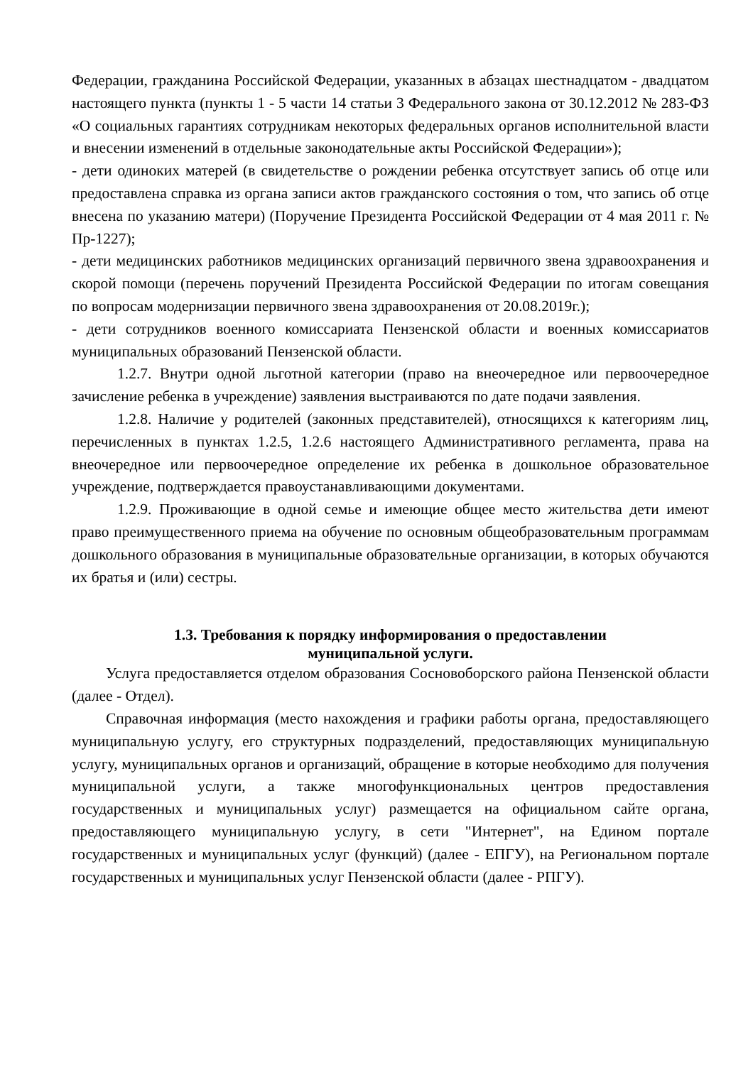Федерации, гражданина Российской Федерации, указанных в абзацах шестнадцатом - двадцатом настоящего пункта (пункты 1 - 5 части 14 статьи 3 Федерального закона от 30.12.2012 № 283-ФЗ «О социальных гарантиях сотрудникам некоторых федеральных органов исполнительной власти и внесении изменений в отдельные законодательные акты Российской Федерации»);
- дети одиноких матерей (в свидетельстве о рождении ребенка отсутствует запись об отце или предоставлена справка из органа записи актов гражданского состояния о том, что запись об отце внесена по указанию матери) (Поручение Президента Российской Федерации от 4 мая 2011 г. № Пр-1227);
- дети медицинских работников медицинских организаций первичного звена здравоохранения и скорой помощи (перечень поручений Президента Российской Федерации по итогам совещания по вопросам модернизации первичного звена здравоохранения от 20.08.2019г.);
- дети сотрудников военного комиссариата Пензенской области и военных комиссариатов муниципальных образований Пензенской области.
1.2.7. Внутри одной льготной категории (право на внеочередное или первоочередное зачисление ребенка в учреждение) заявления выстраиваются по дате подачи заявления.
1.2.8. Наличие у родителей (законных представителей), относящихся к категориям лиц, перечисленных в пунктах 1.2.5, 1.2.6 настоящего Административного регламента, права на внеочередное или первоочередное определение их ребенка в дошкольное образовательное учреждение, подтверждается правоустанавливающими документами.
1.2.9. Проживающие в одной семье и имеющие общее место жительства дети имеют право преимущественного приема на обучение по основным общеобразовательным программам дошкольного образования в муниципальные образовательные организации, в которых обучаются их братья и (или) сестры.
1.3. Требования к порядку информирования о предоставлении
муниципальной услуги.
Услуга предоставляется отделом образования Сосновоборского района Пензенской области (далее - Отдел).
Справочная информация (место нахождения и графики работы органа, предоставляющего муниципальную услугу, его структурных подразделений, предоставляющих муниципальную услугу, муниципальных органов и организаций, обращение в которые необходимо для получения муниципальной услуги, а также многофункциональных центров предоставления государственных и муниципальных услуг) размещается на официальном сайте органа, предоставляющего муниципальную услугу, в сети "Интернет", на Едином портале государственных и муниципальных услуг (функций) (далее - ЕПГУ), на Региональном портале государственных и муниципальных услуг Пензенской области (далее - РПГУ).